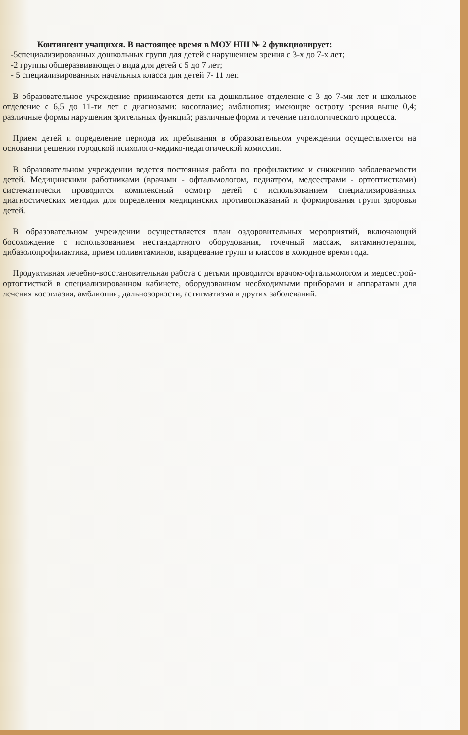Контингент учащихся. В настоящее время в МОУ НШ № 2 функционирует:
-5специализированных дошкольных групп для детей с нарушением зрения с 3-х до 7-х лет;
-2 группы общеразвивающего вида для детей с 5 до 7 лет;
- 5 специализированных начальных класса для детей 7- 11 лет.
В образовательное учреждение принимаются дети на дошкольное отделение с 3 до 7-ми лет и школьное отделение с 6,5 до 11-ти лет с диагнозами: косоглазие; амблиопия; имеющие остроту зрения выше 0,4; различные формы нарушения зрительных функций; различные форма и течение патологического процесса.
Прием детей и определение периода их пребывания в образовательном учреждении осуществляется на основании решения городской психолого-медико-педагогической комиссии.
В образовательном учреждении ведется постоянная работа по профилактике и снижению заболеваемости детей. Медицинскими работниками (врачами - офтальмологом, педиатром, медсестрами - ортоптистками) систематически проводится комплексный осмотр детей с использованием специализированных диагностических методик для определения медицинских противопоказаний и формирования групп здоровья детей.
В образовательном учреждении осуществляется план оздоровительных мероприятий, включающий босохождение с использованием нестандартного оборудования, точечный массаж, витаминотерапия, дибазолопрофилактика, прием поливитаминов, кварцевание групп и классов в холодное время года.
Продуктивная лечебно-восстановительная работа с детьми проводится врачом-офтальмологом и медсестрой-ортоптисткой в специализированном кабинете, оборудованном необходимыми приборами и аппаратами для лечения косоглазия, амблиопии, дальнозоркости, астигматизма и других заболеваний.